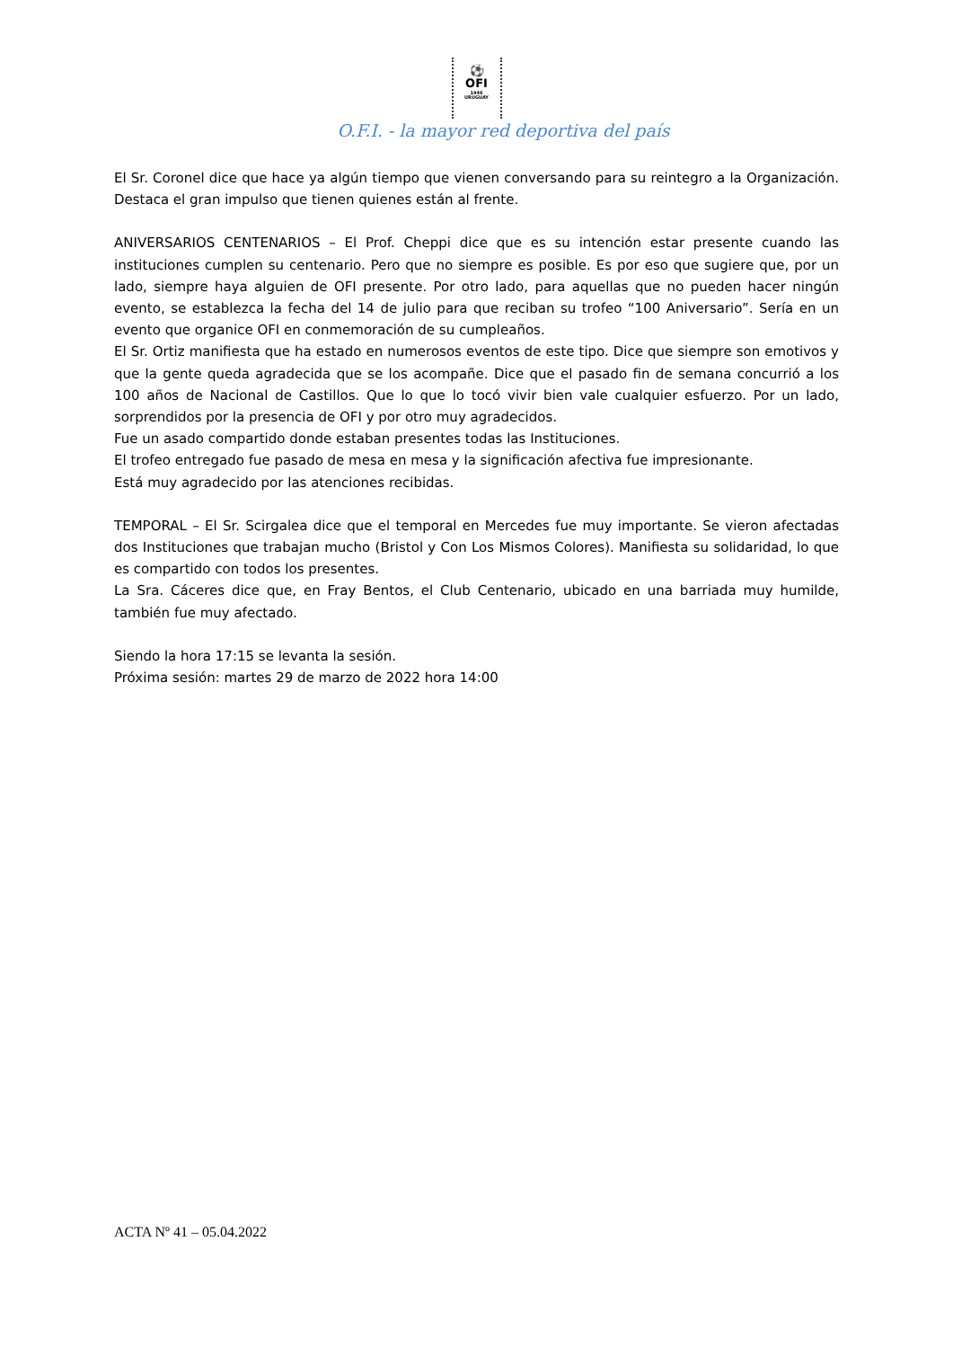⚽
OFI 1946 URUGUAY
O.F.I. - la mayor red deportiva del país
El Sr. Coronel dice que hace ya algún tiempo que vienen conversando para su reintegro a la Organización. Destaca el gran impulso que tienen quienes están al frente.
ANIVERSARIOS CENTENARIOS – El Prof. Cheppi dice que es su intención estar presente cuando las instituciones cumplen su centenario. Pero que no siempre es posible. Es por eso que sugiere que, por un lado, siempre haya alguien de OFI presente. Por otro lado, para aquellas que no pueden hacer ningún evento, se establezca la fecha del 14 de julio para que reciban su trofeo “100 Aniversario”. Sería en un evento que organice OFI en conmemoración de su cumpleaños.
El Sr. Ortiz manifiesta que ha estado en numerosos eventos de este tipo. Dice que siempre son emotivos y que la gente queda agradecida que se los acompañe. Dice que el pasado fin de semana concurrió a los 100 años de Nacional de Castillos. Que lo que lo tocó vivir bien vale cualquier esfuerzo. Por un lado, sorprendidos por la presencia de OFI y por otro muy agradecidos.
Fue un asado compartido donde estaban presentes todas las Instituciones.
El trofeo entregado fue pasado de mesa en mesa y la significación afectiva fue impresionante.
Está muy agradecido por las atenciones recibidas.
TEMPORAL – El Sr. Scirgalea dice que el temporal en Mercedes fue muy importante. Se vieron afectadas dos Instituciones que trabajan mucho (Bristol y Con Los Mismos Colores). Manifiesta su solidaridad, lo que es compartido con todos los presentes.
La Sra. Cáceres dice que, en Fray Bentos, el Club Centenario, ubicado en una barriada muy humilde, también fue muy afectado.
Siendo la hora 17:15 se levanta la sesión.
Próxima sesión: martes 29 de marzo de 2022 hora 14:00
ACTA Nº 41 – 05.04.2022